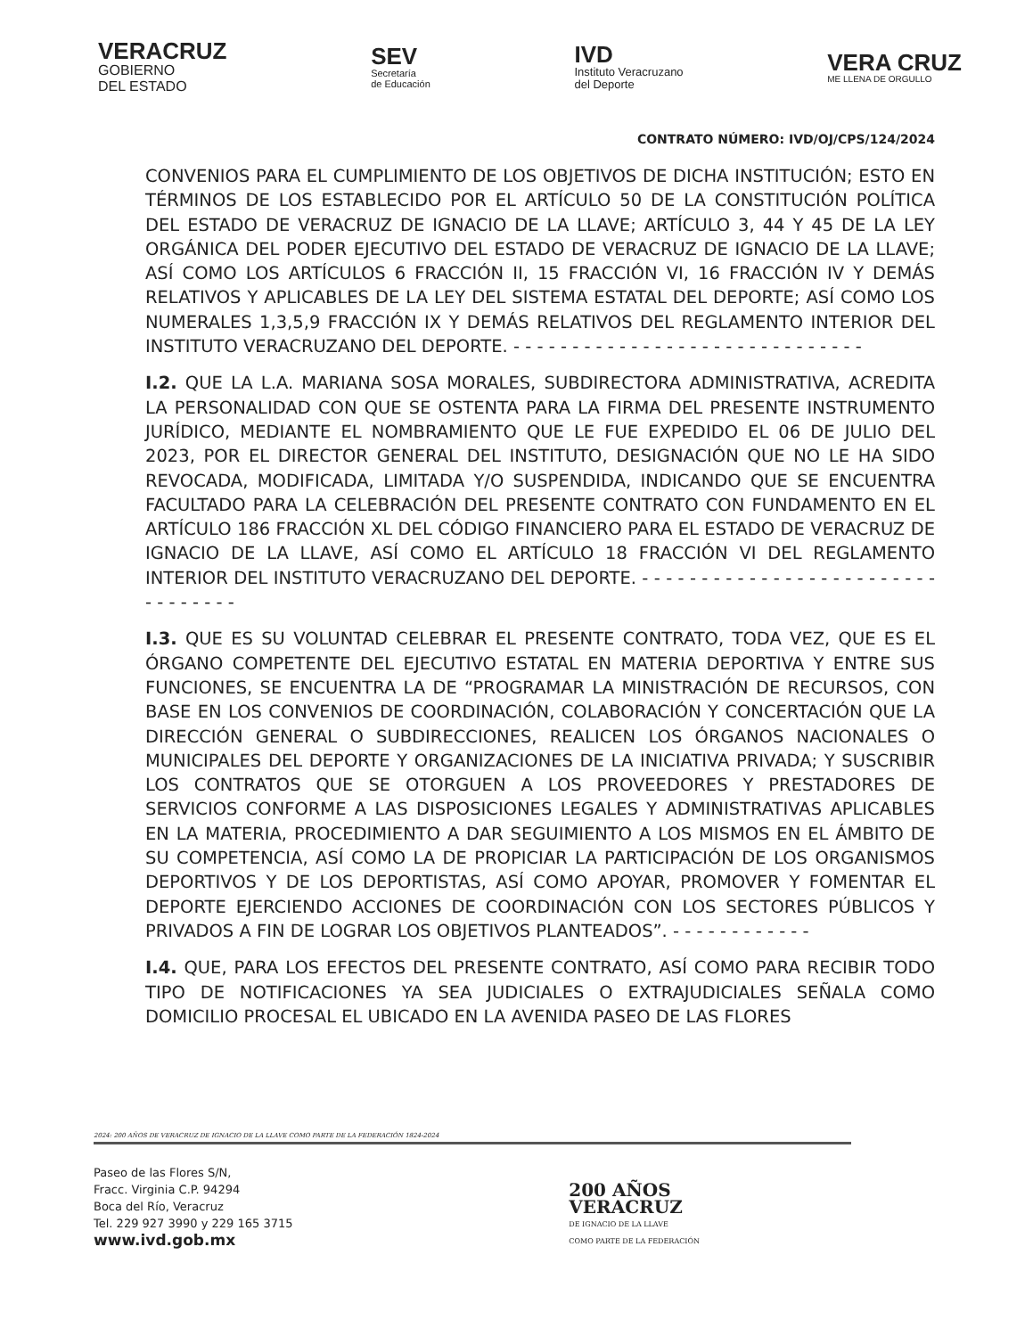VERACRUZ
GOBIERNO
DEL ESTADO
SEV
Secretaría
de Educación
IVD
Instituto Veracruzano
del Deporte
VERA CRUZ
ME LLENA DE ORGULLO
CONTRATO NÚMERO: IVD/OJ/CPS/124/2024
CONVENIOS PARA EL CUMPLIMIENTO DE LOS OBJETIVOS DE DICHA INSTITUCIÓN; ESTO EN TÉRMINOS DE LOS ESTABLECIDO POR EL ARTÍCULO 50 DE LA CONSTITUCIÓN POLÍTICA DEL ESTADO DE VERACRUZ DE IGNACIO DE LA LLAVE; ARTÍCULO 3, 44 Y 45 DE LA LEY ORGÁNICA DEL PODER EJECUTIVO DEL ESTADO DE VERACRUZ DE IGNACIO DE LA LLAVE; ASÍ COMO LOS ARTÍCULOS 6 FRACCIÓN II, 15 FRACCIÓN VI, 16 FRACCIÓN IV Y DEMÁS RELATIVOS Y APLICABLES DE LA LEY DEL SISTEMA ESTATAL DEL DEPORTE; ASÍ COMO LOS NUMERALES 1,3,5,9 FRACCIÓN IX Y DEMÁS RELATIVOS DEL REGLAMENTO INTERIOR DEL INSTITUTO VERACRUZANO DEL DEPORTE. - - - - - - - - - - - - - - - - - - - - - - - - - - - - - -
I.2. QUE LA L.A. MARIANA SOSA MORALES, SUBDIRECTORA ADMINISTRATIVA, ACREDITA LA PERSONALIDAD CON QUE SE OSTENTA PARA LA FIRMA DEL PRESENTE INSTRUMENTO JURÍDICO, MEDIANTE EL NOMBRAMIENTO QUE LE FUE EXPEDIDO EL 06 DE JULIO DEL 2023, POR EL DIRECTOR GENERAL DEL INSTITUTO, DESIGNACIÓN QUE NO LE HA SIDO REVOCADA, MODIFICADA, LIMITADA Y/O SUSPENDIDA, INDICANDO QUE SE ENCUENTRA FACULTADO PARA LA CELEBRACIÓN DEL PRESENTE CONTRATO CON FUNDAMENTO EN EL ARTÍCULO 186 FRACCIÓN XL DEL CÓDIGO FINANCIERO PARA EL ESTADO DE VERACRUZ DE IGNACIO DE LA LLAVE, ASÍ COMO EL ARTÍCULO 18 FRACCIÓN VI DEL REGLAMENTO INTERIOR DEL INSTITUTO VERACRUZANO DEL DEPORTE. - - - - - - - - - - - - - - - - - - - - - - - - - - - - - - - - -
I.3. QUE ES SU VOLUNTAD CELEBRAR EL PRESENTE CONTRATO, TODA VEZ, QUE ES EL ÓRGANO COMPETENTE DEL EJECUTIVO ESTATAL EN MATERIA DEPORTIVA Y ENTRE SUS FUNCIONES, SE ENCUENTRA LA DE “PROGRAMAR LA MINISTRACIÓN DE RECURSOS, CON BASE EN LOS CONVENIOS DE COORDINACIÓN, COLABORACIÓN Y CONCERTACIÓN QUE LA DIRECCIÓN GENERAL O SUBDIRECCIONES, REALICEN LOS ÓRGANOS NACIONALES O MUNICIPALES DEL DEPORTE Y ORGANIZACIONES DE LA INICIATIVA PRIVADA; Y SUSCRIBIR LOS CONTRATOS QUE SE OTORGUEN A LOS PROVEEDORES Y PRESTADORES DE SERVICIOS CONFORME A LAS DISPOSICIONES LEGALES Y ADMINISTRATIVAS APLICABLES EN LA MATERIA, PROCEDIMIENTO A DAR SEGUIMIENTO A LOS MISMOS EN EL ÁMBITO DE SU COMPETENCIA, ASÍ COMO LA DE PROPICIAR LA PARTICIPACIÓN DE LOS ORGANISMOS DEPORTIVOS Y DE LOS DEPORTISTAS, ASÍ COMO APOYAR, PROMOVER Y FOMENTAR EL DEPORTE EJERCIENDO ACCIONES DE COORDINACIÓN CON LOS SECTORES PÚBLICOS Y PRIVADOS A FIN DE LOGRAR LOS OBJETIVOS PLANTEADOS”. - - - - - - - - - - - -
I.4. QUE, PARA LOS EFECTOS DEL PRESENTE CONTRATO, ASÍ COMO PARA RECIBIR TODO TIPO DE NOTIFICACIONES YA SEA JUDICIALES O EXTRAJUDICIALES SEÑALA COMO DOMICILIO PROCESAL EL UBICADO EN LA AVENIDA PASEO DE LAS FLORES
2024: 200 AÑOS DE VERACRUZ DE IGNACIO DE LA LLAVE COMO PARTE DE LA FEDERACIÓN 1824-2024
Paseo de las Flores S/N,
Fracc. Virginia C.P. 94294
Boca del Río, Veracruz
Tel. 229 927 3990 y 229 165 3715
www.ivd.gob.mx
200 AÑOS
VERACRUZ
DE IGNACIO DE LA LLAVE
COMO PARTE DE LA FEDERACIÓN